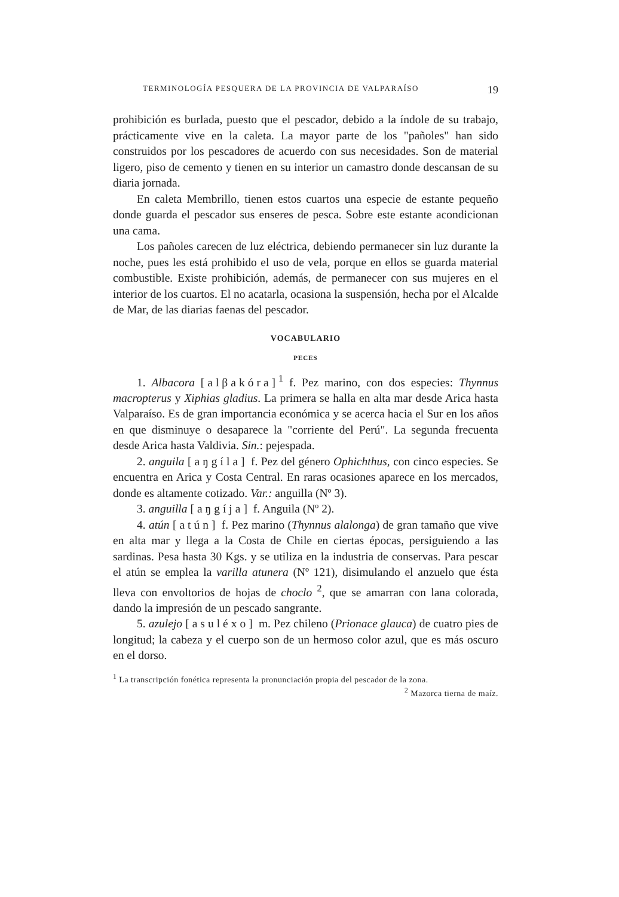TERMINOLOGÍA PESQUERA DE LA PROVINCIA DE VALPARAÍSO 19
prohibición es burlada, puesto que el pescador, debido a la índole de su trabajo, prácticamente vive en la caleta. La mayor parte de los "pañoles" han sido construidos por los pescadores de acuerdo con sus necesidades. Son de material ligero, piso de cemento y tienen en su interior un camastro donde descansan de su diaria jornada.
En caleta Membrillo, tienen estos cuartos una especie de estante pequeño donde guarda el pescador sus enseres de pesca. Sobre este estante acondicionan una cama.
Los pañoles carecen de luz eléctrica, debiendo permanecer sin luz durante la noche, pues les está prohibido el uso de vela, porque en ellos se guarda material combustible. Existe prohibición, además, de permanecer con sus mujeres en el interior de los cuartos. El no acatarla, ocasiona la suspensión, hecha por el Alcalde de Mar, de las diarias faenas del pescador.
VOCABULARIO
PECES
1. Albacora [alβakóra]<sup>1</sup> f. Pez marino, con dos especies: Thynnus macropterus y Xiphias gladius. La primera se halla en alta mar desde Arica hasta Valparaíso. Es de gran importancia económica y se acerca hacia el Sur en los años en que disminuye o desaparece la "corriente del Perú". La segunda frecuenta desde Arica hasta Valdivia. Sin.: pejespada.
2. anguila [aŋgíla] f. Pez del género Ophichthus, con cinco especies. Se encuentra en Arica y Costa Central. En raras ocasiones aparece en los mercados, donde es altamente cotizado. Var.: anguilla (Nº 3).
3. anguilla [aŋgíja] f. Anguila (Nº 2).
4. atún [atún] f. Pez marino (Thynnus alalonga) de gran tamaño que vive en alta mar y llega a la Costa de Chile en ciertas épocas, persiguiendo a las sardinas. Pesa hasta 30 Kgs. y se utiliza en la industria de conservas. Para pescar el atún se emplea la varilla atunera (Nº 121), disimulando el anzuelo que ésta lleva con envoltorios de hojas de choclo <sup>2</sup>, que se amarran con lana colorada, dando la impresión de un pescado sangrante.
5. azulejo [asuléxo] m. Pez chileno (Prionace glauca) de cuatro pies de longitud; la cabeza y el cuerpo son de un hermoso color azul, que es más oscuro en el dorso.
<sup>1</sup> La transcripción fonética representa la pronunciación propia del pescador de la zona. <sup>2</sup> Mazorca tierna de maíz.